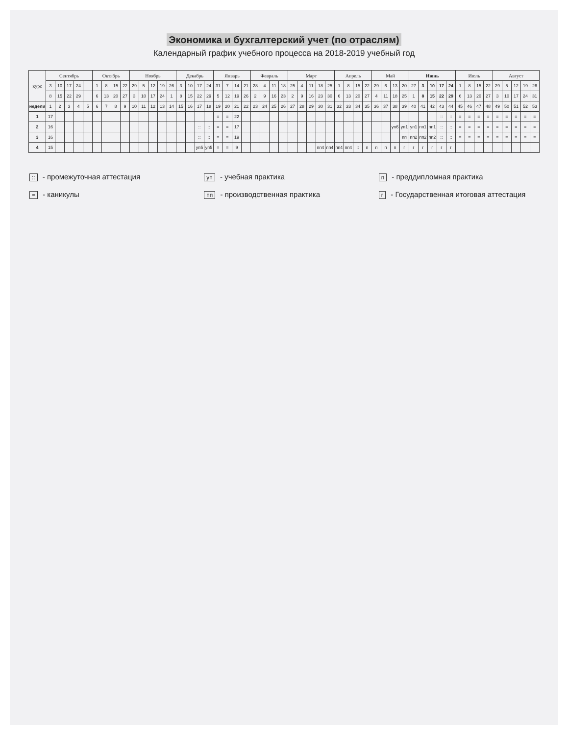Экономика и бухгалтерский учет (по отраслям)
Календарный график учебного процесса на 2018-2019 учебный год
| курс | Сентябрь | | | | | Октябрь | | | | Ноябрь | | | | | Декабрь | | | | Январь | | | | Февраль | | | | Март | | | | | Апрель | | | | Май | | | | Июнь | | | | | Июль | | | | Август | | | | |
| --- | --- | --- | --- | --- | --- | --- | --- | --- | --- | --- | --- | --- | --- | --- | --- | --- | --- | --- | --- | --- | --- | --- | --- | --- | --- | --- | --- | --- | --- | --- | --- | --- | --- | --- | --- | --- | --- | --- | --- | --- | --- | --- | --- | --- | --- | --- | --- | --- | --- | --- | --- | --- | --- |
| | 3 | 10 | 17 | 24 | | 1 | 8 | 15 | 22 | 29 | 5 | 12 | 19 | 26 | 3 | 10 | 17 | 24 | 31 | 7 | 14 | 21 | 28 | 4 | 11 | 18 | 25 | 4 | 11 | 18 | 25 | 1 | 8 | 15 | 22 | 29 | 6 | 13 | 20 | 27 | 3 | 10 | 17 | 24 | 1 | 8 | 15 | 22 | 29 | 5 | 12 | 19 | 26 |
| | 8 | 15 | 22 | 29 | | 6 | 13 | 20 | 27 | 3 | 10 | 17 | 24 | 1 | 8 | 15 | 22 | 29 | 5 | 12 | 19 | 26 | 2 | 9 | 16 | 23 | 2 | 9 | 16 | 23 | 30 | 6 | 13 | 20 | 27 | 4 | 11 | 18 | 25 | 1 | 8 | 15 | 22 | 29 | 6 | 13 | 20 | 27 | 3 | 10 | 17 | 24 | 31 |
| недели | 1 | 2 | 3 | 4 | 5 | 6 | 7 | 8 | 9 | 10 | 11 | 12 | 13 | 14 | 15 | 16 | 17 | 18 | 19 | 20 | 21 | 22 | 23 | 24 | 25 | 26 | 27 | 28 | 29 | 30 | 31 | 32 | 33 | 34 | 35 | 36 | 37 | 38 | 39 | 40 | 41 | 42 | 43 | 44 | 45 | 46 | 47 | 48 | 49 | 50 | 51 | 52 | 53 |
| 1 | 17 | | | | | | | | | | | | | | | | | | = | = | 22 | | | | | | | | | | | | | | | | | | | | | | :: | :: | = | = | = | = | = | = | = | = | = |
| 2 | 16 | | | | | | | | | | | | | | | | :: | :: | = | = | 17 | | | | | | | | | | | | | | | | | уп6 | уп1 | уп1 | пп1 | пп1 | :: | :: | = | = | = | = | = | = | = | = | = |
| 3 | 16 | | | | | | | | | | | | | | | | :: | :: | = | = | 19 | | | | | | | | | | | | | | | | | | пп | пп2 | пп2 | пп2 | :: | :: | = | = | = | = | = | = | = | = | = |
| 4 | 15 | | | | | | | | | | | | | | | | уп5 | уп5 | = | = | 9 | | | | | | | | | пп4 | пп4 | пп4 | пп4 | :: | п | п | п | п | г | г | г | г | г | г | | | | | | | | | |
:: - промежуточная аттестация
уп - учебная практика
п - преддипломная практика
= - каникулы
пп - производственная практика
г - Государственная итоговая аттестация